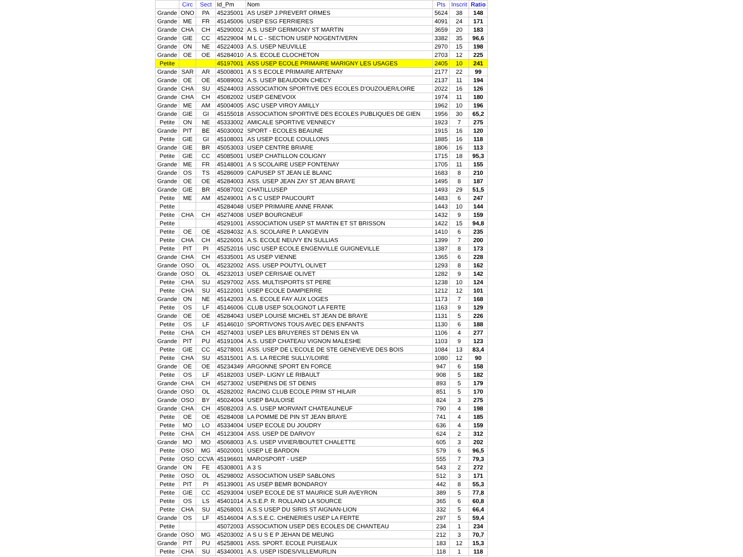| | Circ | Sect | Id_Pm | Nom | Pts | Inscrit | Ratio |
| --- | --- | --- | --- | --- | --- | --- | --- |
| Grande | ONO | PA | 45235001 | AS USEP J.PREVERT ORMES | 5624 | 38 | 148 |
| Grande | ME | FR | 45145006 | USEP ESG FERRIERES | 4091 | 24 | 171 |
| Grande | CHA | CH | 45290002 | A.S. USEP GERMIGNY ST MARTIN | 3659 | 20 | 183 |
| Grande | GIE | CC | 45229004 | M L C - SECTION USEP NOGENT/VERN | 3382 | 35 | 96,6 |
| Grande | ON | NE | 45224003 | A.S. USEP NEUVILLE | 2970 | 15 | 198 |
| Grande | OE | OE | 45284010 | A.S. ECOLE CLOCHETON | 2703 | 12 | 225 |
| Petite | | | 45197001 | ASS USEP ECOLE PRIMAIRE MARIGNY LES USAGES | 2405 | 10 | 241 |
| Grande | SAR | AR | 45008001 | A S S ECOLE PRIMAIRE ARTENAY | 2177 | 22 | 99 |
| Grande | OE | OE | 45089002 | A.S. USEP BEAUDOIN CHECY | 2137 | 11 | 194 |
| Grande | CHA | SU | 45244003 | ASSOCIATION SPORTIVE DES ECOLES D'OUZOUER/LOIRE | 2022 | 16 | 126 |
| Grande | CHA | CH | 45082002 | USEP GENEVOIX | 1974 | 11 | 180 |
| Grande | ME | AM | 45004005 | ASC USEP VIROY AMILLY | 1962 | 10 | 196 |
| Grande | GIE | GI | 45155018 | ASSOCIATION SPORTIVE DES ECOLES PUBLIQUES DE GIEN | 1956 | 30 | 65,2 |
| Petite | ON | NE | 45333002 | AMICALE SPORTIVE VENNECY | 1923 | 7 | 275 |
| Grande | PIT | BE | 45030002 | SPORT - ECOLES BEAUNE | 1915 | 16 | 120 |
| Petite | GIE | GI | 45108001 | AS USEP ECOLE COULLONS | 1885 | 16 | 118 |
| Grande | GIE | BR | 45053003 | USEP CENTRE BRIARE | 1806 | 16 | 113 |
| Petite | GIE | CC | 45085001 | USEP CHATILLON COLIGNY | 1715 | 18 | 95,3 |
| Grande | ME | FR | 45148001 | A S SCOLAIRE USEP FONTENAY | 1705 | 11 | 155 |
| Grande | OS | TS | 45286009 | CAPUSEP ST JEAN LE BLANC | 1683 | 8 | 210 |
| Grande | OE | OE | 45284003 | ASS. USEP JEAN ZAY ST JEAN BRAYE | 1495 | 8 | 187 |
| Grande | GIE | BR | 45087002 | CHATILLUSEP | 1493 | 29 | 51,5 |
| Petite | ME | AM | 45249001 | A S C USEP PAUCOURT | 1483 | 6 | 247 |
| Petite | | | 45284048 | USEP PRIMAIRE ANNE FRANK | 1443 | 10 | 144 |
| Petite | CHA | CH | 45274008 | USEP BOURGNEUF | 1432 | 9 | 159 |
| Petite | | | 45291001 | ASSOCIATION USEP ST MARTIN ET ST BRISSON | 1422 | 15 | 94,8 |
| Petite | OE | OE | 45284032 | A.S. SCOLAIRE P. LANGEVIN | 1410 | 6 | 235 |
| Petite | CHA | CH | 45226001 | A.S. ECOLE NEUVY EN SULLIAS | 1399 | 7 | 200 |
| Petite | PIT | PI | 45252016 | USC USEP ECOLE ENGENVILLE GUIGNEVILLE | 1387 | 8 | 173 |
| Grande | CHA | CH | 45335001 | AS USEP VIENNE | 1365 | 6 | 228 |
| Grande | OSO | OL | 45232002 | ASS. USEP POUTYL OLIVET | 1293 | 8 | 162 |
| Grande | OSO | OL | 45232013 | USEP CERISAIE OLIVET | 1282 | 9 | 142 |
| Petite | CHA | SU | 45297002 | ASS. MULTISPORTS ST PERE | 1238 | 10 | 124 |
| Petite | CHA | SU | 45122001 | USEP ECOLE DAMPIERRE | 1212 | 12 | 101 |
| Grande | ON | NE | 45142003 | A.S. ECOLE FAY AUX LOGES | 1173 | 7 | 168 |
| Petite | OS | LF | 45146006 | CLUB USEP SOLOGNOT LA FERTE | 1163 | 9 | 129 |
| Grande | OE | OE | 45284043 | USEP LOUISE MICHEL ST JEAN DE BRAYE | 1131 | 5 | 226 |
| Petite | OS | LF | 45146010 | SPORTIVONS TOUS AVEC DES ENFANTS | 1130 | 6 | 188 |
| Petite | CHA | CH | 45274003 | USEP LES BRUYERES ST DENIS EN VA | 1106 | 4 | 277 |
| Grande | PIT | PU | 45191004 | A.S. USEP CHATEAU VIGNON MALESHE | 1103 | 9 | 123 |
| Petite | GIE | CC | 45278001 | ASS. USEP DE L'ECOLE DE STE GENEVIEVE DES BOIS | 1084 | 13 | 83,4 |
| Petite | CHA | SU | 45315001 | A.S. LA RECRE SULLY/LOIRE | 1080 | 12 | 90 |
| Grande | OE | OE | 45234349 | ARGONNE SPORT EN FORCE | 947 | 6 | 158 |
| Petite | OS | LF | 45182003 | USEP- LIGNY LE RIBAULT | 908 | 5 | 182 |
| Grande | CHA | CH | 45273002 | USEPIENS DE ST DENIS | 893 | 5 | 179 |
| Grande | OSO | OL | 45282002 | RACING CLUB ECOLE PRIM ST HILAIR | 851 | 5 | 170 |
| Grande | OSO | BY | 45024004 | USEP BAULOISE | 824 | 3 | 275 |
| Grande | CHA | CH | 45082003 | A.S. USEP MORVANT CHATEAUNEUF | 790 | 4 | 198 |
| Petite | OE | OE | 45284008 | LA POMME DE PIN ST JEAN BRAYE | 741 | 4 | 185 |
| Petite | MO | LO | 45334004 | USEP ECOLE DU JOUDRY | 636 | 4 | 159 |
| Petite | CHA | CH | 45123004 | ASS. USEP DE DARVOY | 624 | 2 | 312 |
| Grande | MO | MO | 45068003 | A.S. USEP VIVIER/BOUTET CHALETTE | 605 | 3 | 202 |
| Petite | OSO | MG | 45020001 | USEP LE BARDON | 579 | 6 | 96,5 |
| Petite | OSO | CCVA | 45196601 | MAROSPORT - USEP | 555 | 7 | 79,3 |
| Grande | ON | FE | 45308001 | A 3 S | 543 | 2 | 272 |
| Petite | OSO | OL | 45298002 | ASSOCIATION USEP SABLONS | 512 | 3 | 171 |
| Petite | PIT | PI | 45139001 | AS USEP BEMR BONDAROY | 442 | 8 | 55,3 |
| Petite | GIE | CC | 45293004 | USEP ECOLE DE ST MAURICE SUR AVEYRON | 389 | 5 | 77,8 |
| Petite | OS | LS | 45401014 | A.S.E.P. R. ROLLAND LA SOURCE | 365 | 6 | 60,8 |
| Petite | CHA | SU | 45268001 | A.S.S USEP DU SIRIS ST AIGNAN-LION | 332 | 5 | 66,4 |
| Grande | OS | LF | 45146004 | A.S.S.E.C. CHENERIES USEP LA FERTE | 297 | 5 | 59,4 |
| Petite | | | 45072003 | ASSOCIATION USEP DES ECOLES DE CHANTEAU | 234 | 1 | 234 |
| Grande | OSO | MG | 45203002 | A S U S E P JEHAN DE MEUNG | 212 | 3 | 70,7 |
| Grande | PIT | PU | 45258001 | ASS. SPORT. ECOLE PUISEAUX | 183 | 12 | 15,3 |
| Petite | CHA | SU | 45340001 | A.S. USEP ISDES/VILLEMURLIN | 118 | 1 | 118 |